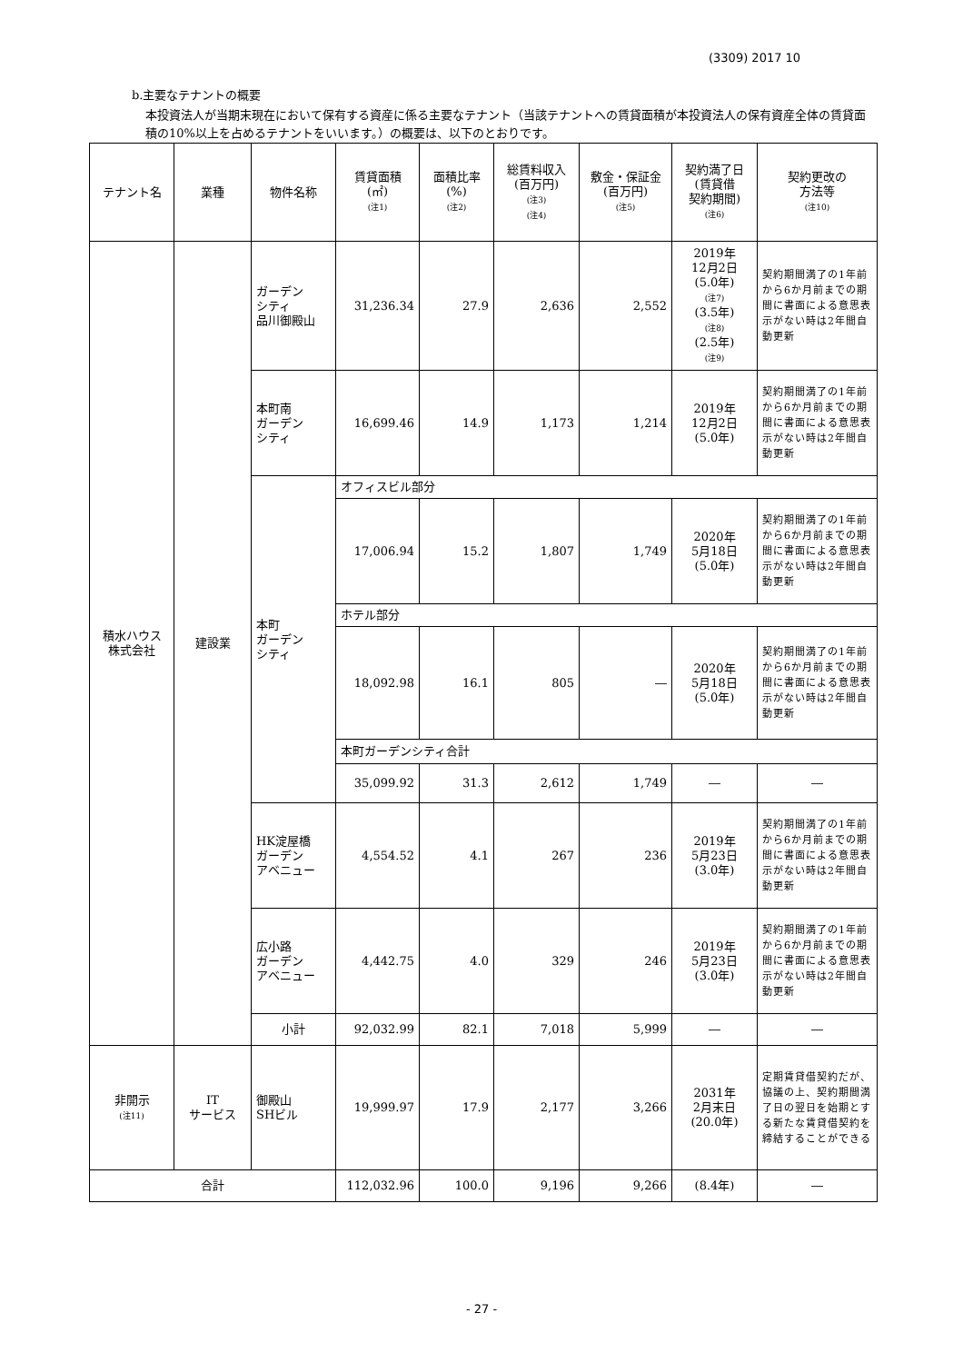(3309) 2017 10
b.主要なテナントの概要
本投資法人が当期末現在において保有する資産に係る主要なテナント（当該テナントへの賃貸面積が本投資法人の保有資産全体の賃貸面積の10%以上を占めるテナントをいいます。）の概要は、以下のとおりです。
| テナント名 | 業種 | 物件名称 | 賃貸面積 (㎡) (注1) | 面積比率 (%) (注2) | 総賃料収入 (百万円) (注3) (注4) | 敷金・保証金 (百万円) (注5) | 契約満了日 (賃貸借 契約期間) (注6) | 契約更改の 方法等 (注10) |
| --- | --- | --- | --- | --- | --- | --- | --- | --- |
| 積水ハウス 株式会社 | 建設業 | ガーデン シティ 品川御殿山 | 31,236.34 | 27.9 | 2,636 | 2,552 | 2019年 12月2日 (5.0年) (注7) (3.5年) (注8) (2.5年) (注9) | 契約期間満了の1年前から6か月前までの期間に書面による意思表示がない時は2年間自動更新 |
| | | 本町南 ガーデン シティ | 16,699.46 | 14.9 | 1,173 | 1,214 | 2019年 12月2日 (5.0年) | 契約期間満了の1年前から6か月前までの期間に書面による意思表示がない時は2年間自動更新 |
| | | 本町 ガーデン シティ | オフィスビル部分 | | | | | |
| | | | 17,006.94 | 15.2 | 1,807 | 1,749 | 2020年 5月18日 (5.0年) | 契約期間満了の1年前から6か月前までの期間に書面による意思表示がない時は2年間自動更新 |
| | | | ホテル部分 | | | | | |
| | | | 18,092.98 | 16.1 | 805 | ― | 2020年 5月18日 (5.0年) | 契約期間満了の1年前から6か月前までの期間に書面による意思表示がない時は2年間自動更新 |
| | | | 本町ガーデンシティ合計 | | | | | |
| | | | 35,099.92 | 31.3 | 2,612 | 1,749 | ― | ― |
| | | HK淀屋橋 ガーデン アベニュー | 4,554.52 | 4.1 | 267 | 236 | 2019年 5月23日 (3.0年) | 契約期間満了の1年前から6か月前までの期間に書面による意思表示がない時は2年間自動更新 |
| | | 広小路 ガーデン アベニュー | 4,442.75 | 4.0 | 329 | 246 | 2019年 5月23日 (3.0年) | 契約期間満了の1年前から6か月前までの期間に書面による意思表示がない時は2年間自動更新 |
| | | 小計 | 92,032.99 | 82.1 | 7,018 | 5,999 | ― | ― |
| 非開示 (注11) | IT サービス | 御殿山 SHビル | 19,999.97 | 17.9 | 2,177 | 3,266 | 2031年 2月末日 (20.0年) | 定期賃貸借契約だが、協議の上、契約期間満了日の翌日を始期とする新たな賃貸借契約を締結することができる |
| 合計 | | | 112,032.96 | 100.0 | 9,196 | 9,266 | (8.4年) | ― |
- 27 -